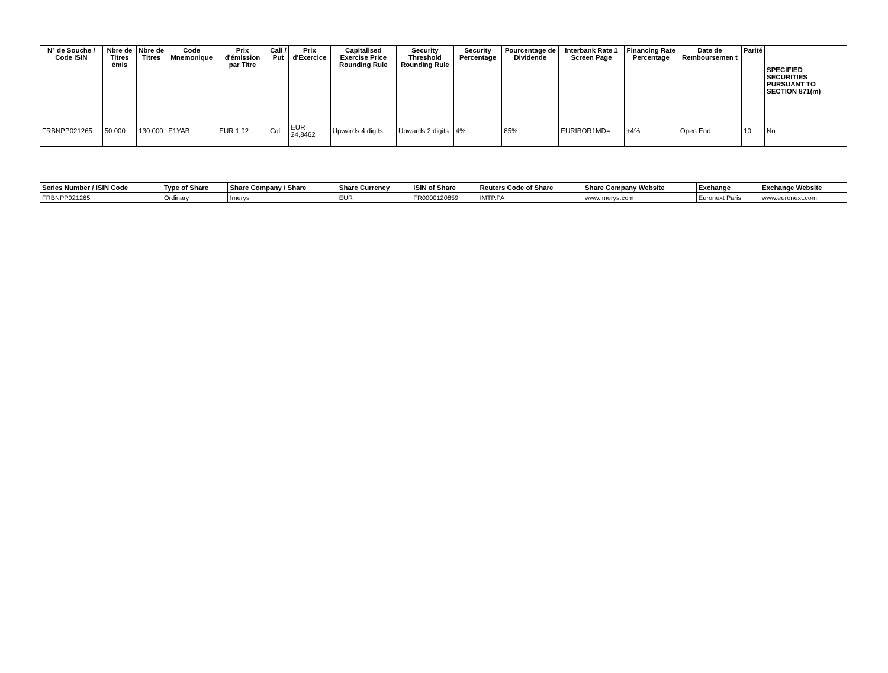| N° de Souche / Code ISIN | Nbre de Titres émis | Nbre de Titres | Code Mnemonique | Prix d'émission par Titre | Call / Put | Prix d'Exercice | Capitalised Exercise Price Rounding Rule | Security Threshold Rounding Rule | Security Percentage | Pourcentage de Dividende | Interbank Rate 1 Screen Page | Financing Rate Percentage | Date de Remboursemen t | Parité | SPECIFIED SECURITIES PURSUANT TO SECTION 871(m) |
| --- | --- | --- | --- | --- | --- | --- | --- | --- | --- | --- | --- | --- | --- | --- | --- |
| FRBNPP021265 | 50 000 | 130 000 | E1YAB | EUR 1,92 | Call | EUR 24,8462 | Upwards 4 digits | Upwards 2 digits | 4% | 85% | EURIBOR1MD= | +4% | Open End | 10 | No |
| Series Number / ISIN Code | Type of Share | Share Company / Share | Share Currency | ISIN of Share | Reuters Code of Share | Share Company Website | Exchange | Exchange Website |
| --- | --- | --- | --- | --- | --- | --- | --- | --- |
| FRBNPP021265 | Ordinary | Imerys | EUR | FR0000120859 | IMTP.PA | www.imerys.com | Euronext Paris | www.euronext.com |